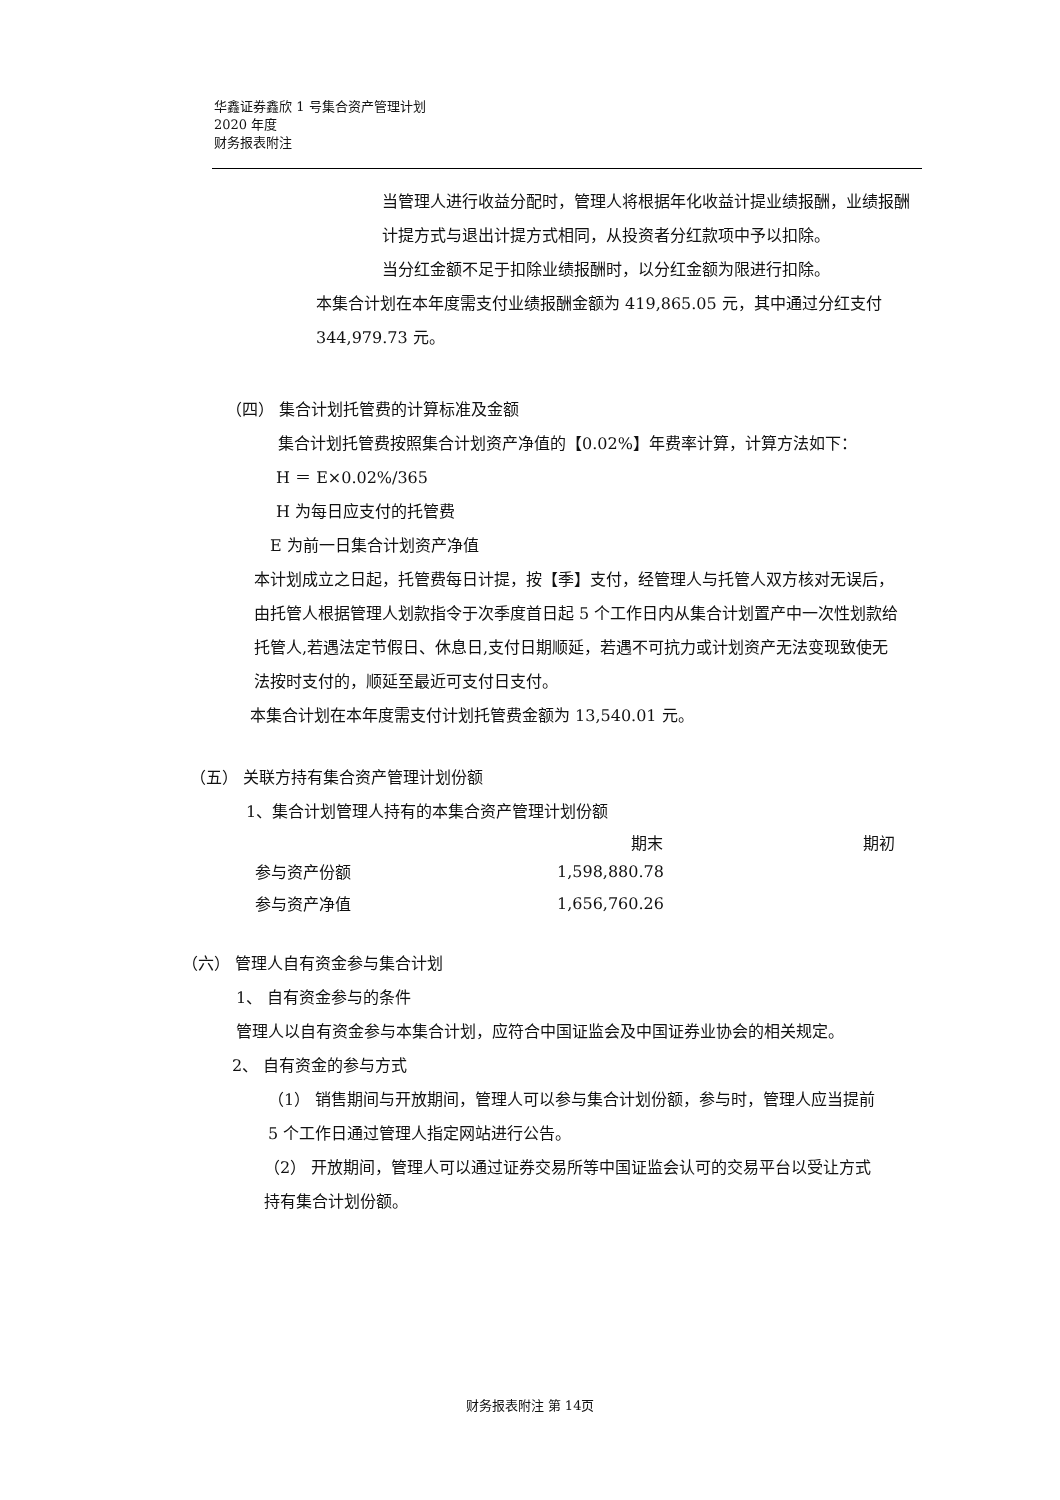华鑫证券鑫欣 1 号集合资产管理计划
2020 年度
财务报表附注
当管理人进行收益分配时，管理人将根据年化收益计提业绩报酬，业绩报酬计提方式与退出计提方式相同，从投资者分红款项中予以扣除。
当分红金额不足于扣除业绩报酬时，以分红金额为限进行扣除。
本集合计划在本年度需支付业绩报酬金额为 419,865.05 元，其中通过分红支付 344,979.73 元。
（四） 集合计划托管费的计算标准及金额
集合计划托管费按照集合计划资产净值的【0.02%】年费率计算，计算方法如下：
H ＝ E×0.02%/365
H 为每日应支付的托管费
E 为前一日集合计划资产净值
本计划成立之日起，托管费每日计提，按【季】支付，经管理人与托管人双方核对无误后，由托管人根据管理人划款指令于次季度首日起 5 个工作日内从集合计划置产中一次性划款给托管人,若遇法定节假日、休息日,支付日期顺延，若遇不可抗力或计划资产无法变现致使无法按时支付的，顺延至最近可支付日支付。
本集合计划在本年度需支付计划托管费金额为 13,540.01 元。
（五） 关联方持有集合资产管理计划份额
1、集合计划管理人持有的本集合资产管理计划份额
| | 期末 | 期初 |
| --- | --- | --- |
| 参与资产份额 | 1,598,880.78 | |
| 参与资产净值 | 1,656,760.26 | |
（六） 管理人自有资金参与集合计划
1、 自有资金参与的条件
管理人以自有资金参与本集合计划，应符合中国证监会及中国证券业协会的相关规定。
2、 自有资金的参与方式
（1） 销售期间与开放期间，管理人可以参与集合计划份额，参与时，管理人应当提前 5 个工作日通过管理人指定网站进行公告。
（2） 开放期间，管理人可以通过证券交易所等中国证监会认可的交易平台以受让方式持有集合计划份额。
财务报表附注 第 14页